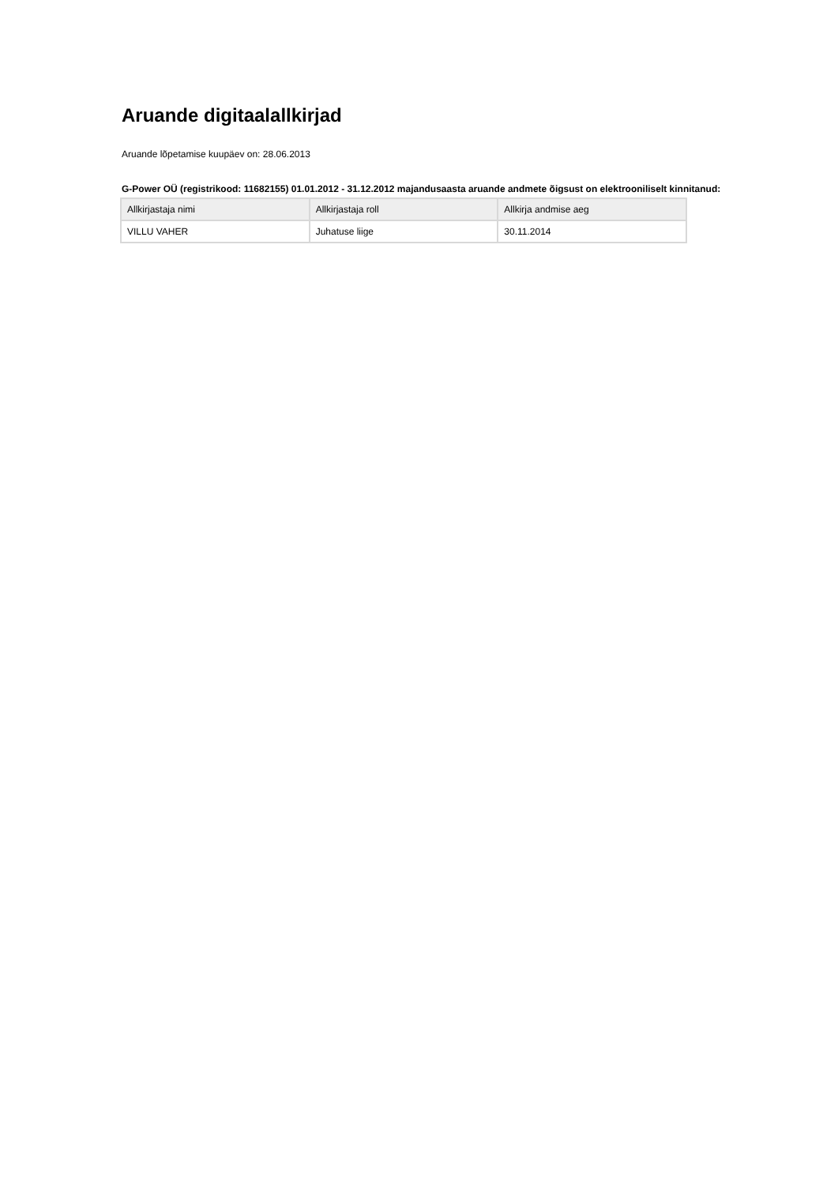Aruande digitaalallkirjad
Aruande lõpetamise kuupäev on: 28.06.2013
G-Power OÜ (registrikood: 11682155) 01.01.2012 - 31.12.2012 majandusaasta aruande andmete õigsust on elektrooniliselt kinnitanud:
| Allkirjastaja nimi | Allkirjastaja roll | Allkirja andmise aeg |
| --- | --- | --- |
| VILLU VAHER | Juhatuse liige | 30.11.2014 |